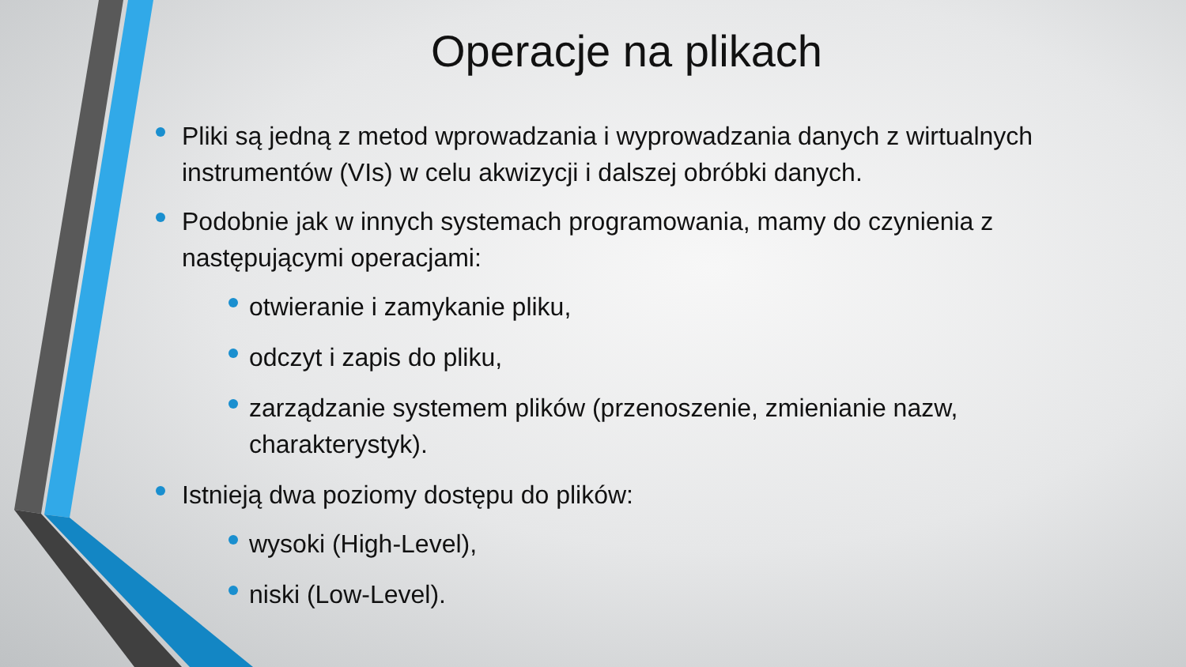Operacje na plikach
Pliki są jedną z metod wprowadzania i wyprowadzania danych z wirtualnych instrumentów (VIs) w celu akwizycji i dalszej obróbki danych.
Podobnie jak w innych systemach programowania, mamy do czynienia z następującymi operacjami:
otwieranie i zamykanie pliku,
odczyt i zapis do pliku,
zarządzanie systemem plików (przenoszenie, zmienianie nazw, charakterystyk).
Istnieją dwa poziomy dostępu do plików:
wysoki (High-Level),
niski (Low-Level).